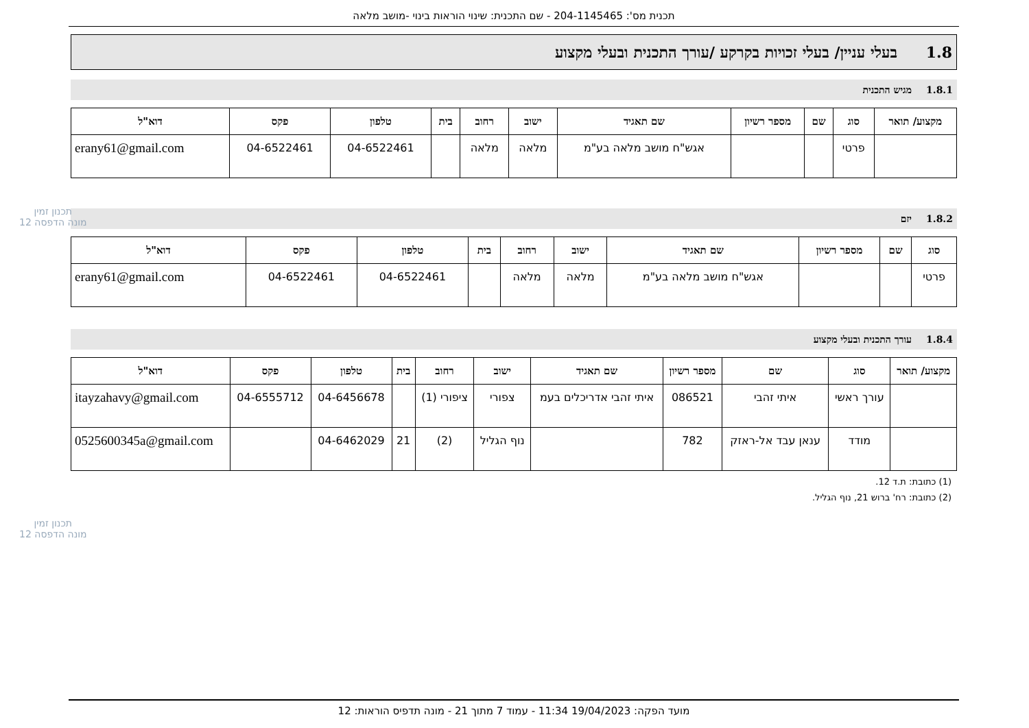תכנית מס': 204-1145465 - שם התכנית: שינוי הוראות בינוי -מושב מלאה
1.8 בעלי עניין/ בעלי זכויות בקרקע /עורך התכנית ובעלי מקצוע
1.8.1 מגיש התכנית
| מקצוע/ תואר | סוג | שם | מספר רשיון | שם תאגיד | ישוב | רחוב | בית | טלפון | פקס | דוא"ל |
| --- | --- | --- | --- | --- | --- | --- | --- | --- | --- | --- |
| | פרטי | | | אגש"ח מושב מלאה בע"מ | מלאה | מלאה | | 04-6522461 | 04-6522461 | erany61@gmail.com |
1.8.2 יזם
| סוג | שם | מספר רשיון | שם תאגיד | ישוב | רחוב | בית | טלפון | פקס | דוא"ל |
| --- | --- | --- | --- | --- | --- | --- | --- | --- | --- |
| פרטי | | | אגש"ח מושב מלאה בע"מ | מלאה | מלאה | | 04-6522461 | 04-6522461 | erany61@gmail.com |
1.8.4 עורך התכנית ובעלי מקצוע
| מקצוע/ תואר | סוג | שם | מספר רשיון | שם תאגיד | ישוב | רחוב | בית | טלפון | פקס | דוא"ל |
| --- | --- | --- | --- | --- | --- | --- | --- | --- | --- | --- |
| | עורך ראשי | איתי זהבי | 086521 | איתי זהבי אדריכלים בעמ | צפורי | ציפורי (1) | | 04-6456678 | 04-6555712 | itayzahavy@gmail.com |
| | מודד | ענאן עבד אל-ראזק | 782 | | נוף הגליל | (2) | 21 | 04-6462029 | | 0525600345a@gmail.com |
(1) כתובת: ת.ד 12.
(2) כתובת: רח' ברוש 21, נוף הגליל.
תכנון זמין
מונה הדפסה 12
תכנון זמין
מונה הדפסה 12
מועד הפקה: 19/04/2023 11:34 - עמוד 7 מתוך 21 - מונה תדפיס הוראות: 12